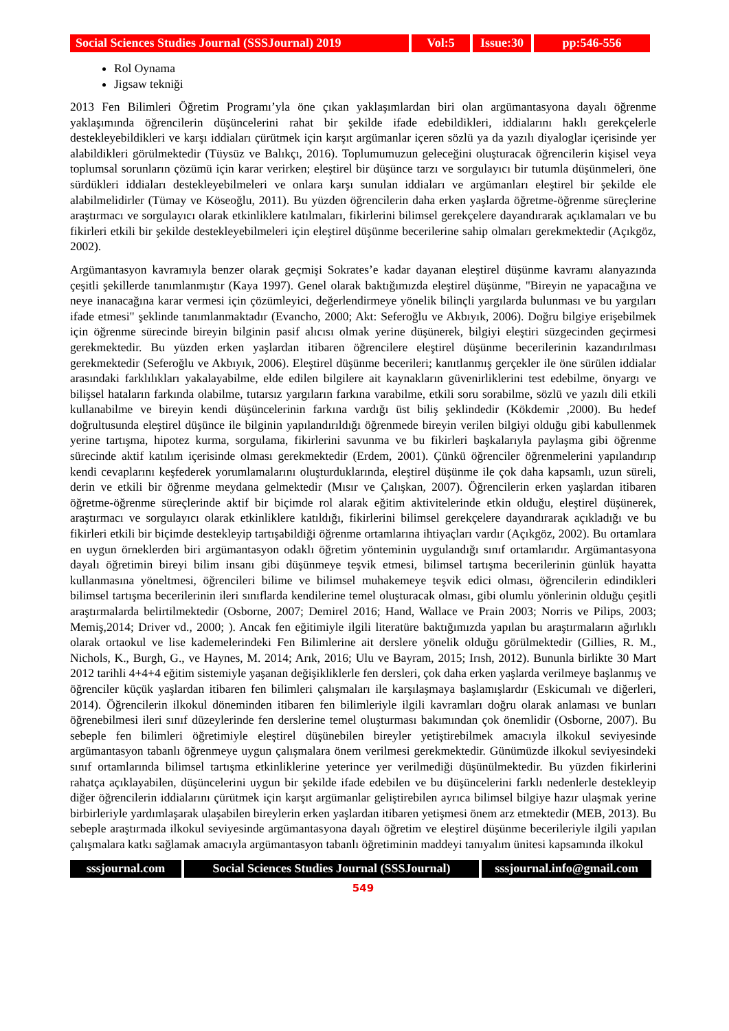Social Sciences Studies Journal (SSSJournal) 2019
Vol:5 Issue:30
pp:546-556
Rol Oynama
Jigsaw tekniği
2013 Fen Bilimleri Öğretim Programı’yla öne çıkan yaklaşımlardan biri olan argümantasyona dayalı öğrenme yaklaşımında öğrencilerin düşüncelerini rahat bir şekilde ifade edebildikleri, iddialarını haklı gerekçelerle destekleyebildikleri ve karşı iddiaları çürütmek için karşıt argümanlar içeren sözlü ya da yazılı diyaloglar içerisinde yer alabildikleri görülmektedir (Tüysüz ve Balıkçı, 2016). Toplumumuzun geleceğini oluşturacak öğrencilerin kişisel veya toplumsal sorunların çözümü için karar verirken; eleştirel bir düşünce tarzı ve sorgulayıcı bir tutumla düşünmeleri, öne sürdükleri iddiaları destekleyebilmeleri ve onlara karşı sunulan iddiaları ve argümanları eleştirel bir şekilde ele alabilmelidirler (Tümay ve Köseoğlu, 2011). Bu yüzden öğrencilerin daha erken yaşlarda öğretme-öğrenme süreçlerine araştırmacı ve sorgulayıcı olarak etkinliklere katılmaları, fikirlerini bilimsel gerekçelere dayandırarak açıklamaları ve bu fikirleri etkili bir şekilde destekleyebilmeleri için eleştirel düşünme becerilerine sahip olmaları gerekmektedir (Açıkgöz, 2002).
Argümantasyon kavramıyla benzer olarak geçmişi Sokrates’e kadar dayanan eleştirel düşünme kavramı alanyazında çeşitli şekillerde tanımlanmıştır (Kaya 1997). Genel olarak baktığımızda eleştirel düşünme, "Bireyin ne yapacağına ve neye inanacağına karar vermesi için çözümleyici, değerlendirmeye yönelik bilinçli yargılarda bulunması ve bu yargıları ifade etmesi" şeklinde tanımlanmaktadır (Evancho, 2000; Akt: Seferoğlu ve Akbıyık, 2006). Doğru bilgiye erişebilmek için öğrenme sürecinde bireyin bilginin pasif alıcısı olmak yerine düşünerek, bilgiyi eleştiri süzgecinden geçirmesi gerekmektedir. Bu yüzden erken yaşlardan itibaren öğrencilere eleştirel düşünme becerilerinin kazandırılması gerekmektedir (Seferoğlu ve Akbıyık, 2006). Eleştirel düşünme becerileri; kanıtlanmış gerçekler ile öne sürülen iddialar arasındaki farklılıkları yakalayabilme, elde edilen bilgilere ait kaynakların güvenirliklerini test edebilme, önyargı ve bilişsel hataların farkında olabilme, tutarsız yargıların farkına varabilme, etkili soru sorabilme, sözlü ve yazılı dili etkili kullanabilme ve bireyin kendi düşüncelerinin farkına vardığı üst biliş şeklindedir (Kökdemir ,2000). Bu hedef doğrultusunda eleştirel düşünce ile bilginin yapılandırıldığı öğrenmede bireyin verilen bilgiyi olduğu gibi kabullenmek yerine tartışma, hipotez kurma, sorgulama, fikirlerini savunma ve bu fikirleri başkalarıyla paylaşma gibi öğrenme sürecinde aktif katılım içerisinde olması gerekmektedir (Erdem, 2001). Çünkü öğrenciler öğrenmelerini yapılandırıp kendi cevaplarını keşfederek yorumlamalarını oluşturduklarında, eleştirel düşünme ile çok daha kapsamlı, uzun süreli, derin ve etkili bir öğrenme meydana gelmektedir (Mısır ve Çalışkan, 2007). Öğrencilerin erken yaşlardan itibaren öğretme-öğrenme süreçlerinde aktif bir biçimde rol alarak eğitim aktivitelerinde etkin olduğu, eleştirel düşünerek, araştırmacı ve sorgulayıcı olarak etkinliklere katıldığı, fikirlerini bilimsel gerekçelere dayandırarak açıkladığı ve bu fikirleri etkili bir biçimde destekleyip tartışabildiği öğrenme ortamlarına ihtiyaçları vardır (Açıkgöz, 2002). Bu ortamlara en uygun örneklerden biri argümantasyon odaklı öğretim yönteminin uygulandığı sınıf ortamlarıdır. Argümantasyona dayalı öğretimin bireyi bilim insanı gibi düşünmeye teşvik etmesi, bilimsel tartışma becerilerinin günlük hayatta kullanmasına yöneltmesi, öğrencileri bilime ve bilimsel muhakemeye teşvik edici olması, öğrencilerin edindikleri bilimsel tartışma becerilerinin ileri sınıflarda kendilerine temel oluşturacak olması, gibi olumlu yönlerinin olduğu çeşitli araştırmalarda belirtilmektedir (Osborne, 2007; Demirel 2016; Hand, Wallace ve Prain 2003; Norris ve Pilips, 2003; Memiş,2014; Driver vd., 2000; ). Ancak fen eğitimiyle ilgili literatüre baktığımızda yapılan bu araştırmaların ağırlıklı olarak ortaokul ve lise kademelerindeki Fen Bilimlerine ait derslere yönelik olduğu görülmektedir (Gillies, R. M., Nichols, K., Burgh, G., ve Haynes, M. 2014; Arık, 2016; Ulu ve Bayram, 2015; Irısh, 2012). Bununla birlikte 30 Mart 2012 tarihli 4+4+4 eğitim sistemiyle yaşanan değişikliklerle fen dersleri, çok daha erken yaşlarda verilmeye başlanmış ve öğrenciler küçük yaşlardan itibaren fen bilimleri çalışmaları ile karşılaşmaya başlamışlardır (Eskicumalı ve diğerleri, 2014). Öğrencilerin ilkokul döneminden itibaren fen bilimleriyle ilgili kavramları doğru olarak anlaması ve bunları öğrenebilmesi ileri sınıf düzeylerinde fen derslerine temel oluşturması bakımından çok önemlidir (Osborne, 2007). Bu sebeple fen bilimleri öğretimiyle eleştirel düşünebilen bireyler yetiştirebilmek amacıyla ilkokul seviyesinde argümantasyon tabanlı öğrenmeye uygun çalışmalara önem verilmesi gerekmektedir. Günümüzde ilkokul seviyesindeki sınıf ortamlarında bilimsel tartışma etkinliklerine yeterince yer verilmediği düşünülmektedir. Bu yüzden fikirlerini rahatça açıklayabilen, düşüncelerini uygun bir şekilde ifade edebilen ve bu düşüncelerini farklı nedenlerle destekleyip diğer öğrencilerin iddialarını çürütmek için karşıt argümanlar geliştirebilen ayrıca bilimsel bilgiye hazır ulaşmak yerine birbirleriyle yardımlaşarak ulaşabilen bireylerin erken yaşlardan itibaren yetişmesi önem arz etmektedir (MEB, 2013). Bu sebeple araştırmada ilkokul seviyesinde argümantasyona dayalı öğretim ve eleştirel düşünme becerileriyle ilgili yapılan çalışmalara katkı sağlamak amacıyla argümantasyon tabanlı öğretiminin maddeyi tanıyalım ünitesi kapsamında ilkokul
sssjournal.com
Social Sciences Studies Journal (SSSJournal)
sssjournal.info@gmail.com
549